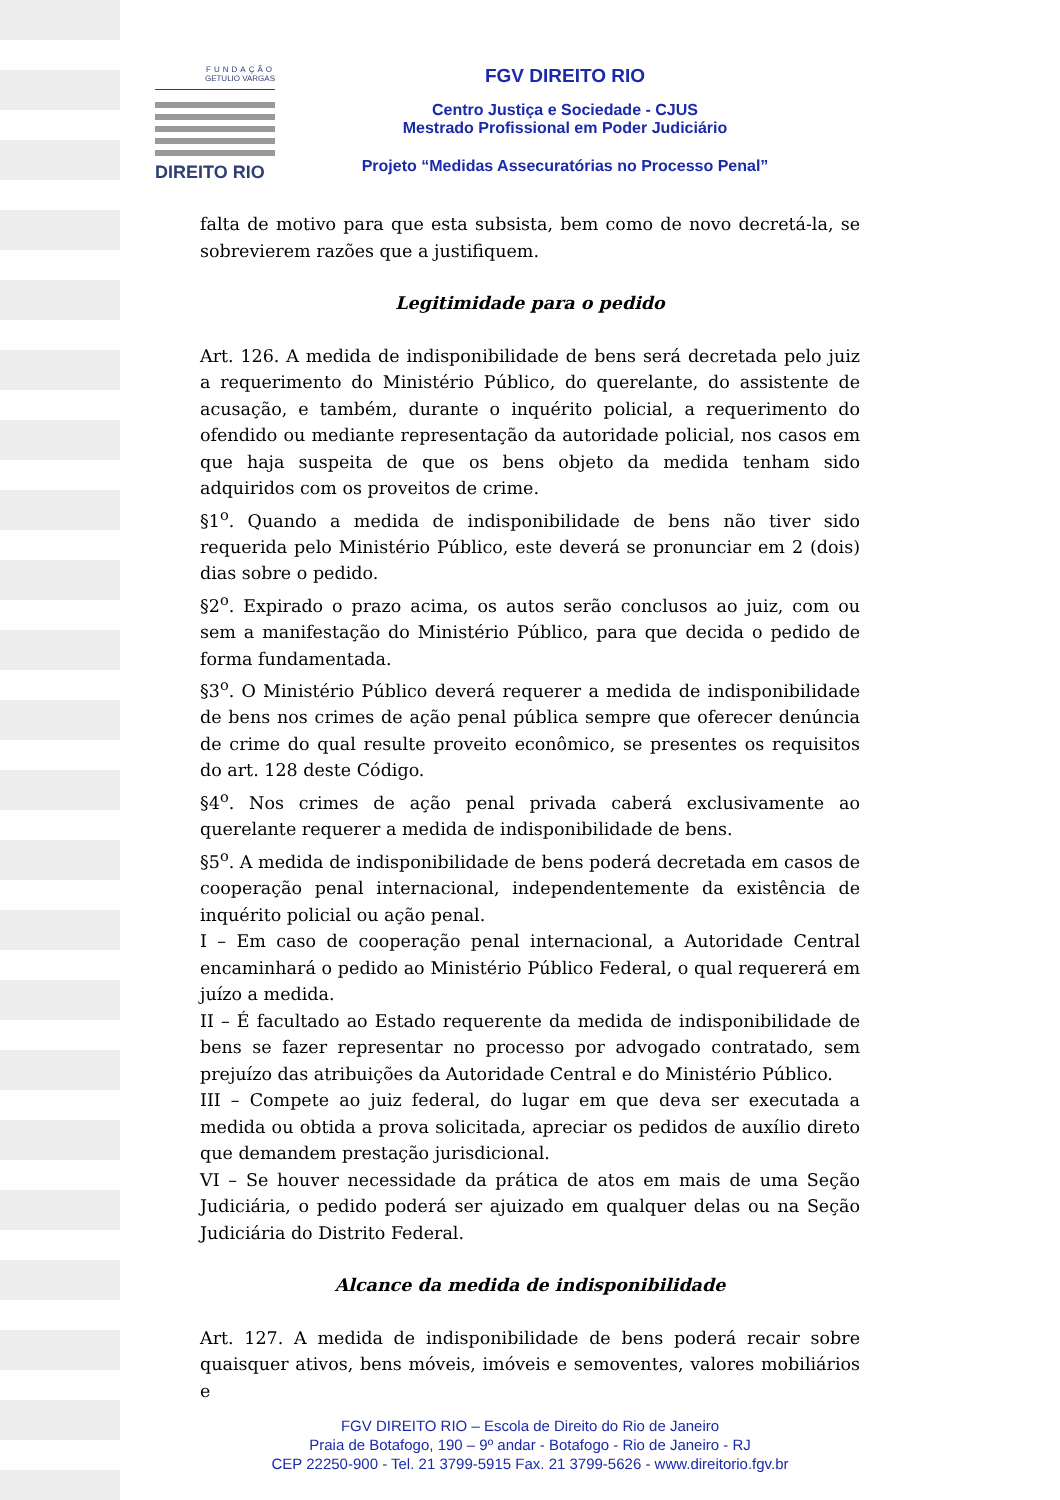FUNDAÇÃO
GETULIO VARGAS
DIREITO RIO
FGV DIREITO RIO
Centro Justiça e Sociedade - CJUS
Mestrado Profissional em Poder Judiciário
Projeto “Medidas Assecuratórias no Processo Penal”
falta de motivo para que esta subsista, bem como de novo decretá-la, se sobrevierem razões que a justifiquem.
Legitimidade para o pedido
Art. 126. A medida de indisponibilidade de bens será decretada pelo juiz a requerimento do Ministério Público, do querelante, do assistente de acusação, e também, durante o inquérito policial, a requerimento do ofendido ou mediante representação da autoridade policial, nos casos em que haja suspeita de que os bens objeto da medida tenham sido adquiridos com os proveitos de crime.
§1<sup>o</sup>. Quando a medida de indisponibilidade de bens não tiver sido requerida pelo Ministério Público, este deverá se pronunciar em 2 (dois) dias sobre o pedido.
§2<sup>o</sup>. Expirado o prazo acima, os autos serão conclusos ao juiz, com ou sem a manifestação do Ministério Público, para que decida o pedido de forma fundamentada.
§3<sup>o</sup>. O Ministério Público deverá requerer a medida de indisponibilidade de bens nos crimes de ação penal pública sempre que oferecer denúncia de crime do qual resulte proveito econômico, se presentes os requisitos do art. 128 deste Código.
§4<sup>o</sup>. Nos crimes de ação penal privada caberá exclusivamente ao querelante requerer a medida de indisponibilidade de bens.
§5<sup>o</sup>. A medida de indisponibilidade de bens poderá decretada em casos de cooperação penal internacional, independentemente da existência de inquérito policial ou ação penal.
I – Em caso de cooperação penal internacional, a Autoridade Central encaminhará o pedido ao Ministério Público Federal, o qual requererá em juízo a medida.
II – É facultado ao Estado requerente da medida de indisponibilidade de bens se fazer representar no processo por advogado contratado, sem prejuízo das atribuições da Autoridade Central e do Ministério Público.
III – Compete ao juiz federal, do lugar em que deva ser executada a medida ou obtida a prova solicitada, apreciar os pedidos de auxílio direto que demandem prestação jurisdicional.
VI – Se houver necessidade da prática de atos em mais de uma Seção Judiciária, o pedido poderá ser ajuizado em qualquer delas ou na Seção Judiciária do Distrito Federal.
Alcance da medida de indisponibilidade
Art. 127. A medida de indisponibilidade de bens poderá recair sobre quaisquer ativos, bens móveis, imóveis e semoventes, valores mobiliários e
FGV DIREITO RIO – Escola de Direito do Rio de Janeiro
Praia de Botafogo, 190 – 9º andar - Botafogo - Rio de Janeiro - RJ
CEP 22250-900 - Tel. 21 3799-5915 Fax. 21 3799-5626 - www.direitorio.fgv.br